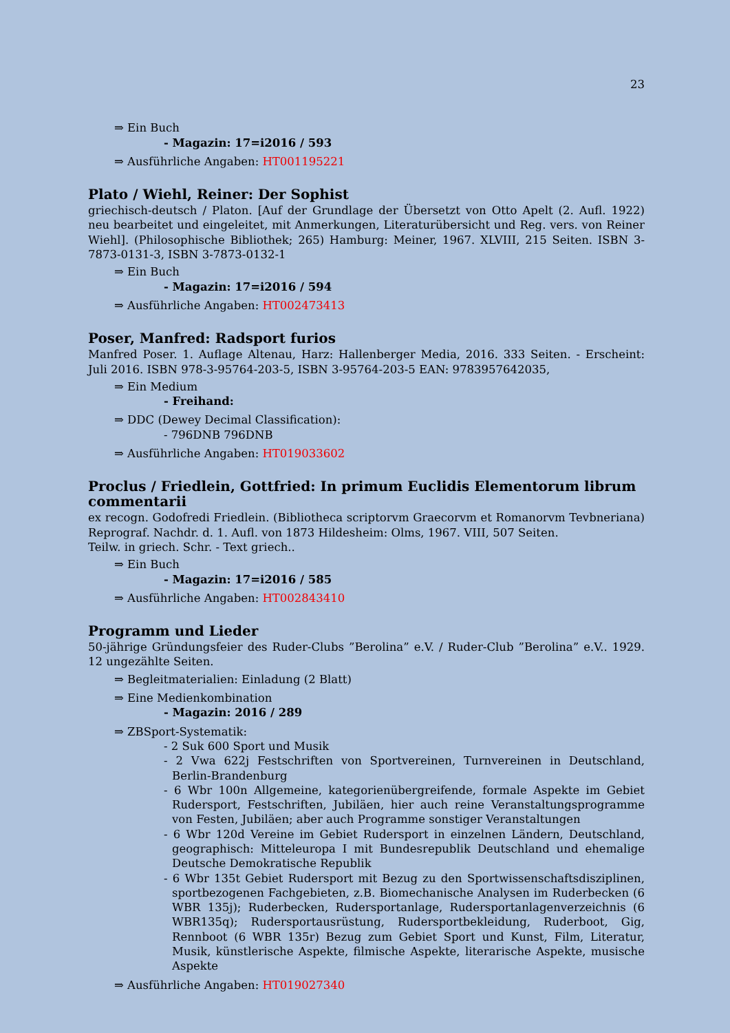23
⇒ Ein Buch
- Magazin: 17=i2016 / 593
⇒ Ausführliche Angaben: HT001195221
Plato / Wiehl, Reiner: Der Sophist
griechisch-deutsch / Platon. [Auf der Grundlage der Übersetzt von Otto Apelt (2. Aufl. 1922) neu bearbeitet und eingeleitet, mit Anmerkungen, Literaturübersicht und Reg. vers. von Reiner Wiehl]. (Philosophische Bibliothek; 265) Hamburg: Meiner, 1967. XLVIII, 215 Seiten. ISBN 3-7873-0131-3, ISBN 3-7873-0132-1
⇒ Ein Buch
- Magazin: 17=i2016 / 594
⇒ Ausführliche Angaben: HT002473413
Poser, Manfred: Radsport furios
Manfred Poser. 1. Auflage Altenau, Harz: Hallenberger Media, 2016. 333 Seiten. - Erscheint: Juli 2016. ISBN 978-3-95764-203-5, ISBN 3-95764-203-5 EAN: 9783957642035,
⇒ Ein Medium
- Freihand:
⇒ DDC (Dewey Decimal Classification):
- 796DNB 796DNB
⇒ Ausführliche Angaben: HT019033602
Proclus / Friedlein, Gottfried: In primum Euclidis Elementorum librum commentarii
ex recogn. Godofredi Friedlein. (Bibliotheca scriptorvm Graecorvm et Romanorvm Tevbneriana) Reprograf. Nachdr. d. 1. Aufl. von 1873 Hildesheim: Olms, 1967. VIII, 507 Seiten.
Teilw. in griech. Schr. - Text griech..
⇒ Ein Buch
- Magazin: 17=i2016 / 585
⇒ Ausführliche Angaben: HT002843410
Programm und Lieder
50-jährige Gründungsfeier des Ruder-Clubs ”Berolina” e.V. / Ruder-Club ”Berolina” e.V.. 1929. 12 ungezählte Seiten.
⇒ Begleitmaterialien: Einladung (2 Blatt)
⇒ Eine Medienkombination
- Magazin: 2016 / 289
⇒ ZBSport-Systematik:
- 2 Suk 600 Sport und Musik
- 2 Vwa 622j Festschriften von Sportvereinen, Turnvereinen in Deutschland, Berlin-Brandenburg
- 6 Wbr 100n Allgemeine, kategorienübergreifende, formale Aspekte im Gebiet Rudersport, Festschriften, Jubiläen, hier auch reine Veranstaltungsprogramme von Festen, Jubiläen; aber auch Programme sonstiger Veranstaltungen
- 6 Wbr 120d Vereine im Gebiet Rudersport in einzelnen Ländern, Deutschland, geographisch: Mitteleuropa I mit Bundesrepublik Deutschland und ehemalige Deutsche Demokratische Republik
- 6 Wbr 135t Gebiet Rudersport mit Bezug zu den Sportwissenschaftsdisziplinen, sportbezogenen Fachgebieten, z.B. Biomechanische Analysen im Ruderbecken (6 WBR 135j); Ruderbecken, Rudersportanlage, Rudersportanlagenverzeichnis (6 WBR135q); Rudersportausrüstung, Rudersportbekleidung, Ruderboot, Gig, Rennboot (6 WBR 135r) Bezug zum Gebiet Sport und Kunst, Film, Literatur, Musik, künstlerische Aspekte, filmische Aspekte, literarische Aspekte, musische Aspekte
⇒ Ausführliche Angaben: HT019027340